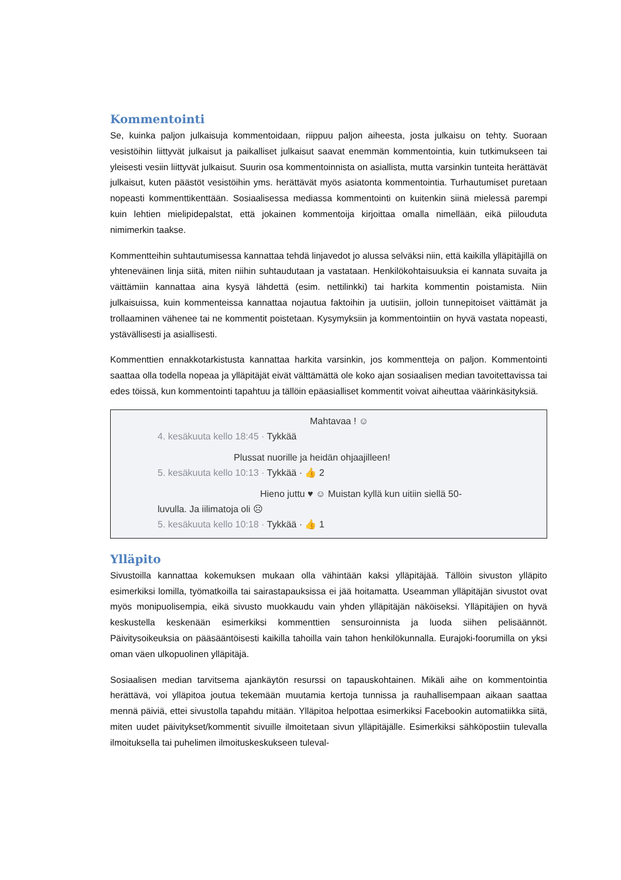Kommentointi
Se, kuinka paljon julkaisuja kommentoidaan, riippuu paljon aiheesta, josta julkaisu on tehty. Suoraan vesistöihin liittyvät julkaisut ja paikalliset julkaisut saavat enemmän kommentointia, kuin tutkimukseen tai yleisesti vesiin liittyvät julkaisut. Suurin osa kommentoinnista on asiallista, mutta varsinkin tunteita herättävät julkaisut, kuten päästöt vesistöihin yms. herättävät myös asiatonta kommentointia. Turhautumiset puretaan nopeasti kommenttikenttään. Sosiaalisessa mediassa kommentointi on kuitenkin siinä mielessä parempi kuin lehtien mielipidepalstat, että jokainen kommentoija kirjoittaa omalla nimellään, eikä piilouduta nimimerkin taakse.
Kommentteihin suhtautumisessa kannattaa tehdä linjavedot jo alussa selväksi niin, että kaikilla ylläpitäjillä on yhteneväinen linja siitä, miten niihin suhtaudutaan ja vastataan. Henkilökohtaisuuksia ei kannata suvaita ja väittämiin kannattaa aina kysyä lähdettä (esim. nettilinkki) tai harkita kommentin poistamista. Niin julkaisuissa, kuin kommenteissa kannattaa nojautua faktoihin ja uutisiin, jolloin tunnepitoiset väittämät ja trollaaminen vähenee tai ne kommentit poistetaan. Kysymyksiin ja kommentointiin on hyvä vastata nopeasti, ystävällisesti ja asiallisesti.
Kommenttien ennakkotarkistusta kannattaa harkita varsinkin, jos kommentteja on paljon. Kommentointi saattaa olla todella nopeaa ja ylläpitäjät eivät välttämättä ole koko ajan sosiaalisen median tavoitettavissa tai edes töissä, kun kommentointi tapahtuu ja tällöin epäasialliset kommentit voivat aiheuttaa väärinkäsityksiä.
Mahtavaa ! ☺
4. kesäkuuta kello 18:45 · Tykkää
Plussat nuorille ja heidän ohjaajilleen!
5. kesäkuuta kello 10:13 · Tykkää · 👍 2
Hieno juttu ♥ ☺ Muistan kyllä kun uitiin siellä 50-
luvulla. Ja iilimatoja oli ☹
5. kesäkuuta kello 10:18 · Tykkää · 👍 1
Ylläpito
Sivustoilla kannattaa kokemuksen mukaan olla vähintään kaksi ylläpitäjää. Tällöin sivuston ylläpito esimerkiksi lomilla, työmatkoilla tai sairastapauksissa ei jää hoitamatta. Useamman ylläpitäjän sivustot ovat myös monipuolisempia, eikä sivusto muokkaudu vain yhden ylläpitäjän näköiseksi. Ylläpitäjien on hyvä keskustella keskenään esimerkiksi kommenttien sensuroinnista ja luoda siihen pelisäännöt. Päivitysoikeuksia on pääsääntöisesti kaikilla tahoilla vain tahon henkilökunnalla. Eurajoki-foorumilla on yksi oman väen ulkopuolinen ylläpitäjä.
Sosiaalisen median tarvitsema ajankäytön resurssi on tapauskohtainen. Mikäli aihe on kommentointia herättävä, voi ylläpitoa joutua tekemään muutamia kertoja tunnissa ja rauhallisempaan aikaan saattaa mennä päiviä, ettei sivustolla tapahdu mitään. Ylläpitoa helpottaa esimerkiksi Facebookin automatiikka siitä, miten uudet päivitykset/kommentit sivuille ilmoitetaan sivun ylläpitäjälle. Esimerkiksi sähköpostiin tulevalla ilmoituksella tai puhelimen ilmoituskeskukseen tuleval-